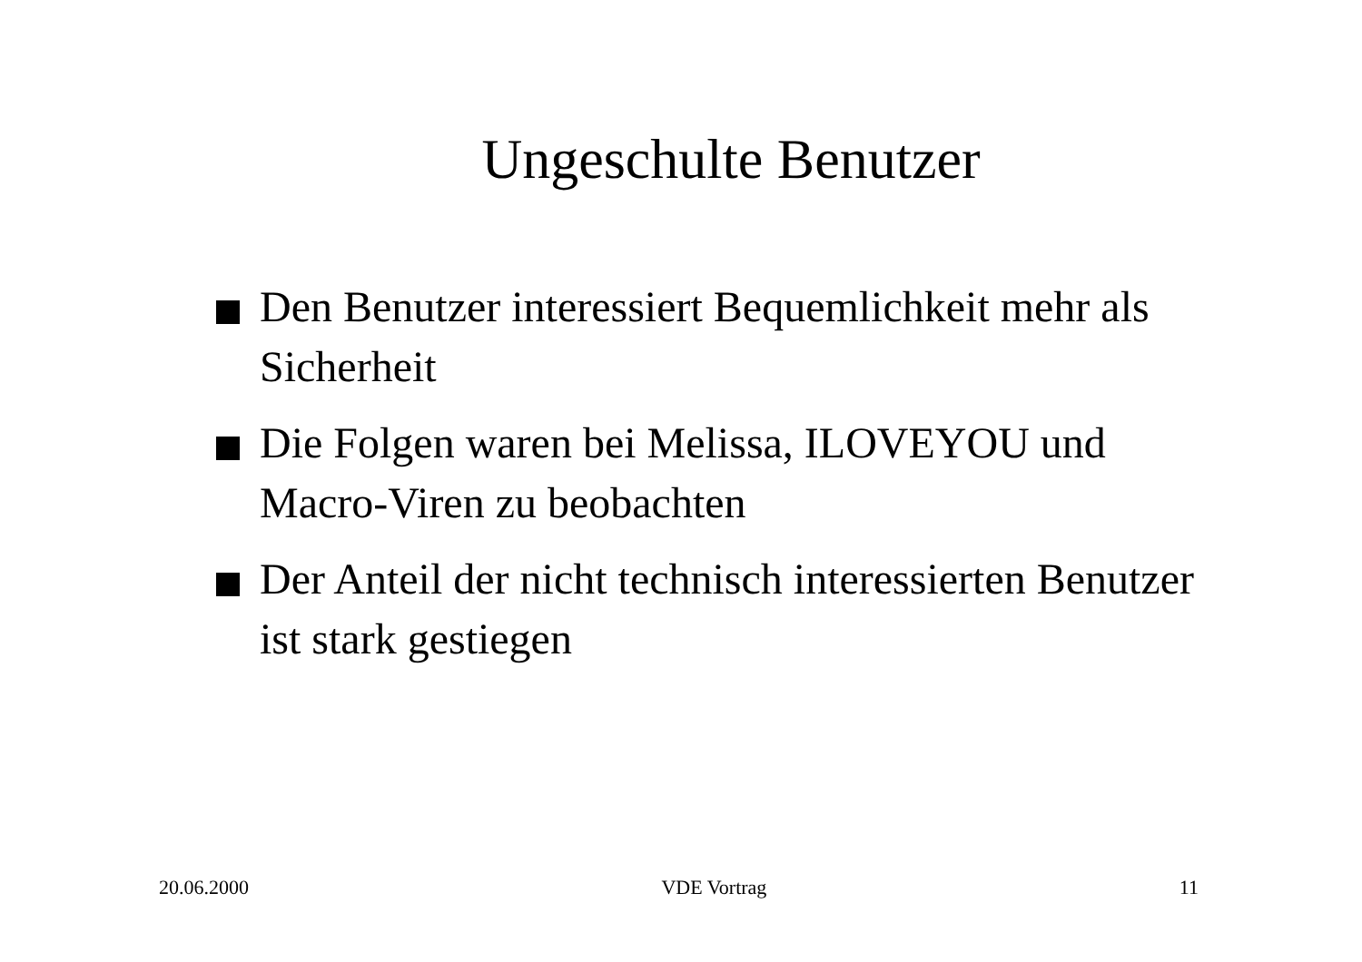Ungeschulte Benutzer
Den Benutzer interessiert Bequemlichkeit mehr als Sicherheit
Die Folgen waren bei Melissa, ILOVEYOU und Macro-Viren zu beobachten
Der Anteil der nicht technisch interessierten Benutzer ist stark gestiegen
20.06.2000 VDE Vortrag 11